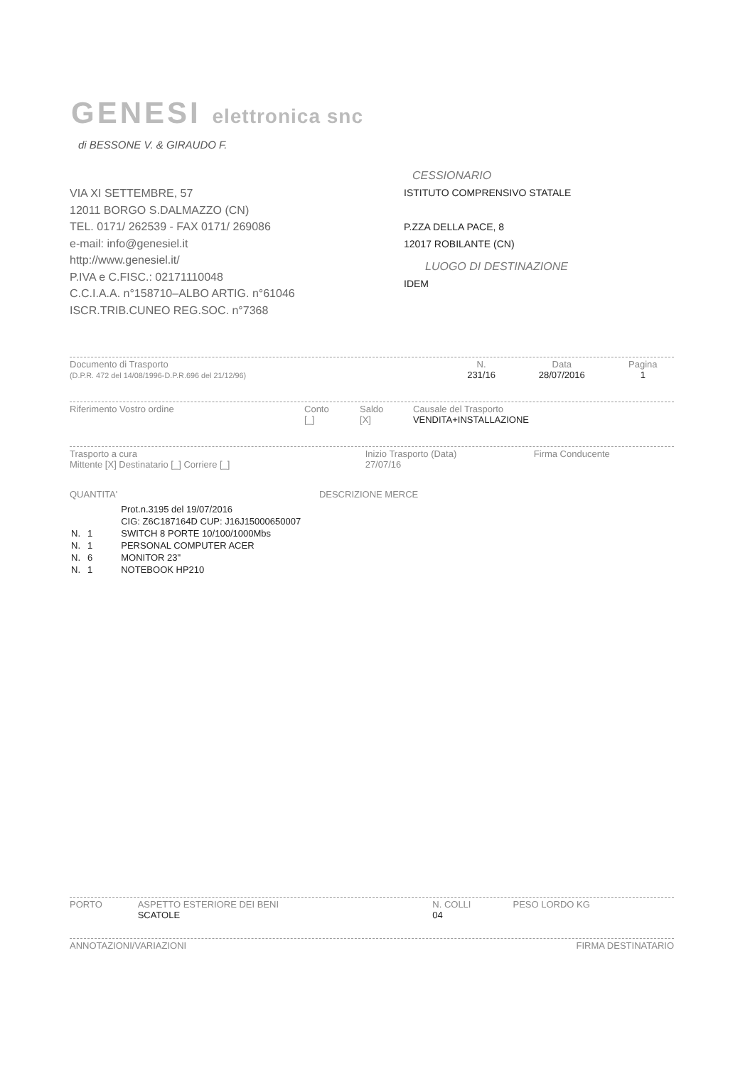GENESI elettronica snc
di BESSONE V. & GIRAUDO F.
VIA XI SETTEMBRE, 57
12011 BORGO S.DALMAZZO (CN)
TEL. 0171/ 262539 - FAX 0171/ 269086
e-mail: info@genesiel.it
http://www.genesiel.it/
P.IVA e C.FISC.: 02171110048
C.C.I.A.A. n°158710–ALBO ARTIG. n°61046
ISCR.TRIB.CUNEO REG.SOC. n°7368
CESSIONARIO
ISTITUTO COMPRENSIVO STATALE
P.ZZA DELLA PACE, 8
12017 ROBILANTE (CN)
LUOGO DI DESTINAZIONE
IDEM
| Documento di Trasporto (D.P.R. 472 del 14/08/1996-D.P.R.696 del 21/12/96) | N. 231/16 | Data 28/07/2016 | Pagina 1 |
| Riferimento Vostro ordine | Conto [_] | Saldo [X] | Causale del Trasporto VENDITA+INSTALLAZIONE |
| Trasporto a cura Mittente [X] Destinatario [_] Corriere [_] | Inizio Trasporto (Data) 27/07/16 | Firma Conducente |
QUANTITA' DESCRIZIONE MERCE
| | | Prot.n.3195 del 19/07/2016 |
| | | CIG: Z6C187164D CUP: J16J15000650007 |
| N. | 1 | SWITCH 8 PORTE 10/100/1000Mbs |
| N. | 1 | PERSONAL COMPUTER ACER |
| N. | 6 | MONITOR 23" |
| N. | 1 | NOTEBOOK HP210 |
| PORTO | ASPETTO ESTERIORE DEI BENI SCATOLE | N. COLLI 04 | PESO LORDO KG |
| ANNOTAZIONI/VARIAZIONI | FIRMA DESTINATARIO |